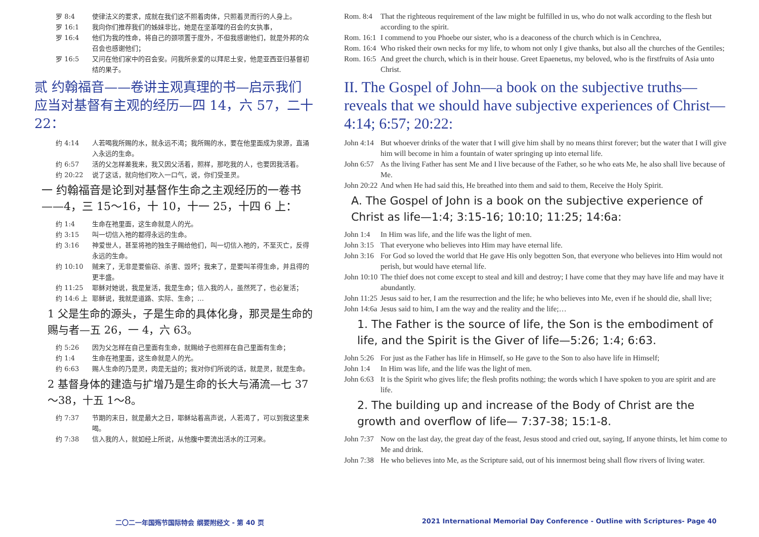罗 8:4 使律法义的要求，成就在我们这不照着肉体，只照着灵而行的人身上。
罗 16:1 我向你们推荐我们的姊妹非比，她是在坚革哩的召会的女执事，
罗 16:4 他们为我的性命，将自己的颈项置于度外，不但我感谢他们，就是外邦的众召会也感谢他们；
罗 16:5 又问在他们家中的召会安。问我所亲爱的以拜尼土安，他是亚西亚归基督初结的果子。
贰 约翰福音——卷讲主观真理的书—启示我们应当对基督有主观的经历—四 14，六 57，二十 22：
约 4:14 人若喝我所赐的水，就永远不渴；我所赐的水，要在他里面成为泉源，直涌入永远的生命。
约 6:57 活的父怎样差我来，我又因父活着，照样，那吃我的人，也要因我活着。
约 20:22 说了这话，就向他们吹入一口气，说，你们受圣灵。
一 约翰福音是论到对基督作生命之主观经历的一卷书——4，三 15～16，十 10，十一 25，十四 6 上：
约 1:4 生命在祂里面，这生命就是人的光。
约 3:15 叫一切信入祂的都得永远的生命。
约 3:16 神爱世人，甚至将祂的独生子赐给他们，叫一切信入祂的，不至灭亡，反得永远的生命。
约 10:10 贼来了，无非是要偷窃、杀害、毁坏；我来了，是要叫羊得生命，并且得的更丰盛。
约 11:25 耶稣对她说，我是复活，我是生命；信入我的人，虽然死了，也必复活；
约 14:6 上 耶稣说，我就是道路、实际、生命；…
1 父是生命的源头，子是生命的具体化身，那灵是生命的赐与者—五 26，一 4，六 63。
约 5:26 因为父怎样在自己里面有生命，就赐给子也照样在自己里面有生命；
约 1:4 生命在祂里面，这生命就是人的光。
约 6:63 赐人生命的乃是灵，肉是无益的；我对你们所说的话，就是灵，就是生命。
2 基督身体的建造与扩增乃是生命的长大与涌流—七 37～38，十五 1～8。
约 7:37 节期的末日，就是最大之日，耶稣站着高声说，人若渴了，可以到我这里来喝。
约 7:38 信入我的人，就如经上所说，从他腹中要流出活水的江河来。
Rom. 8:4 That the righteous requirement of the law might be fulfilled in us, who do not walk according to the flesh but according to the spirit.
Rom. 16:1 I commend to you Phoebe our sister, who is a deaconess of the church which is in Cenchrea,
Rom. 16:4 Who risked their own necks for my life, to whom not only I give thanks, but also all the churches of the Gentiles;
Rom. 16:5 And greet the church, which is in their house. Greet Epaenetus, my beloved, who is the firstfruits of Asia unto Christ.
II. The Gospel of John—a book on the subjective truths—reveals that we should have subjective experiences of Christ—4:14; 6:57; 20:22:
John 4:14 But whoever drinks of the water that I will give him shall by no means thirst forever; but the water that I will give him will become in him a fountain of water springing up into eternal life.
John 6:57 As the living Father has sent Me and I live because of the Father, so he who eats Me, he also shall live because of Me.
John 20:22 And when He had said this, He breathed into them and said to them, Receive the Holy Spirit.
A. The Gospel of John is a book on the subjective experience of Christ as life—1:4; 3:15-16; 10:10; 11:25; 14:6a:
John 1:4 In Him was life, and the life was the light of men.
John 3:15 That everyone who believes into Him may have eternal life.
John 3:16 For God so loved the world that He gave His only begotten Son, that everyone who believes into Him would not perish, but would have eternal life.
John 10:10 The thief does not come except to steal and kill and destroy; I have come that they may have life and may have it abundantly.
John 11:25 Jesus said to her, I am the resurrection and the life; he who believes into Me, even if he should die, shall live;
John 14:6a Jesus said to him, I am the way and the reality and the life;…
1. The Father is the source of life, the Son is the embodiment of life, and the Spirit is the Giver of life—5:26; 1:4; 6:63.
John 5:26 For just as the Father has life in Himself, so He gave to the Son to also have life in Himself;
John 1:4 In Him was life, and the life was the light of men.
John 6:63 It is the Spirit who gives life; the flesh profits nothing; the words which I have spoken to you are spirit and are life.
2. The building up and increase of the Body of Christ are the growth and overflow of life— 7:37-38; 15:1-8.
John 7:37 Now on the last day, the great day of the feast, Jesus stood and cried out, saying, If anyone thirsts, let him come to Me and drink.
John 7:38 He who believes into Me, as the Scripture said, out of his innermost being shall flow rivers of living water.
二〇二一年国殇节国际特会 纲要附经文 - 第 40 页
2021 International Memorial Day Conference - Outline with Scriptures- Page 40